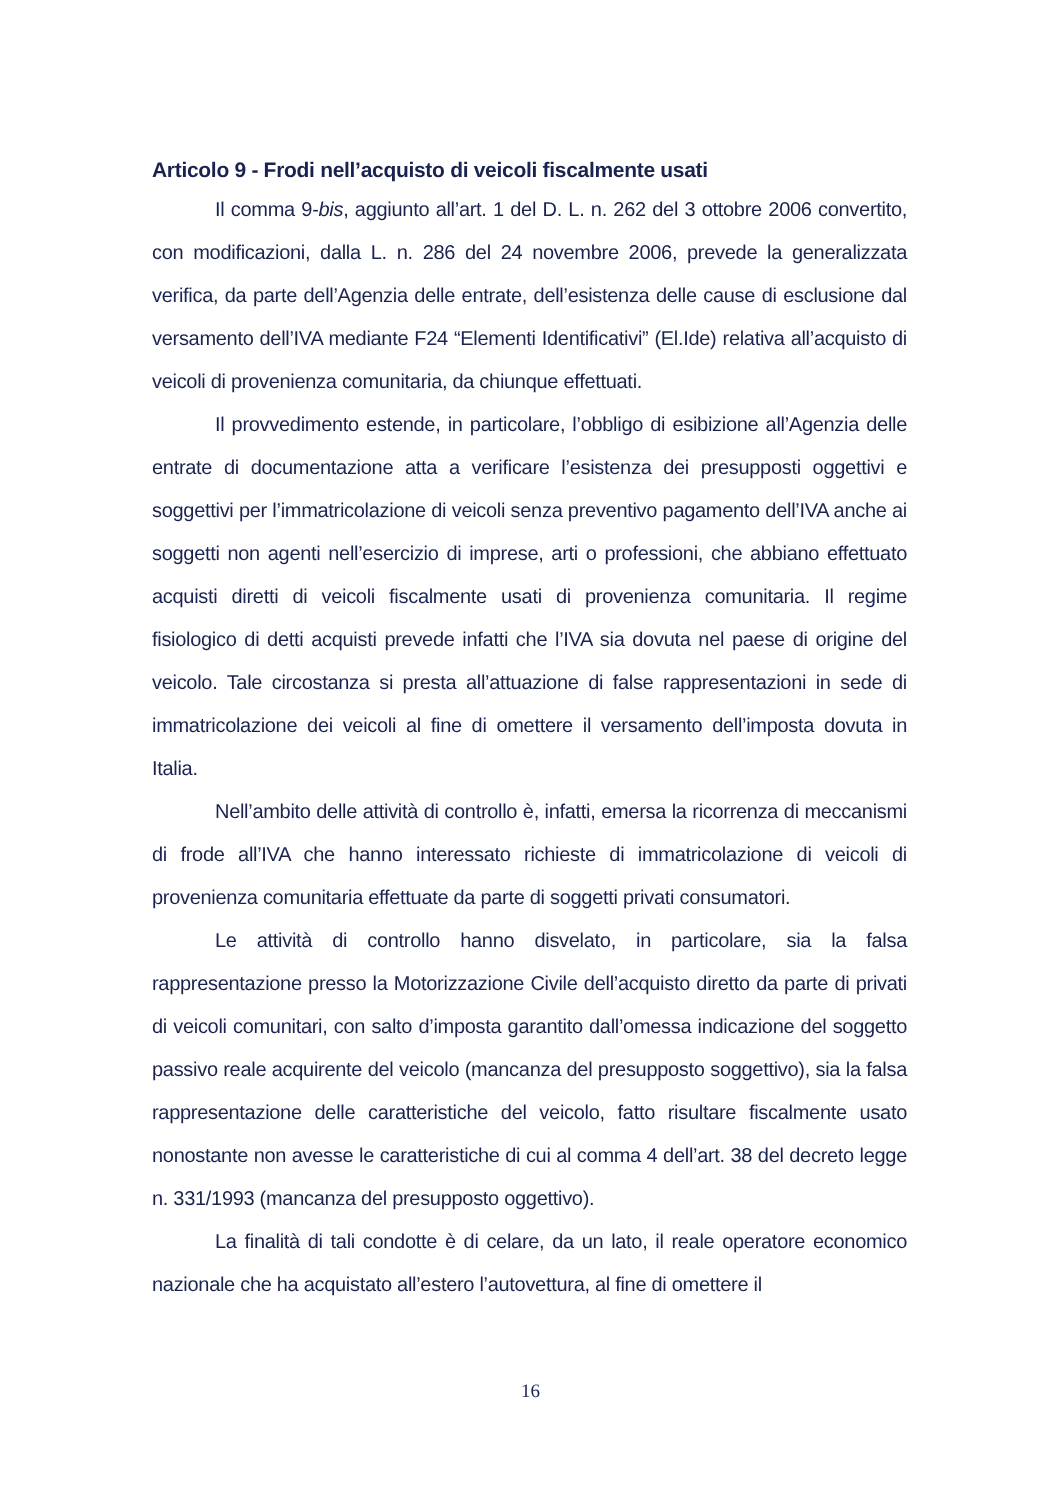Articolo 9 - Frodi nell’acquisto di veicoli fiscalmente usati
Il comma 9-bis, aggiunto all’art. 1 del D. L. n. 262 del 3 ottobre 2006 convertito, con modificazioni, dalla L. n. 286 del 24 novembre 2006, prevede la generalizzata verifica, da parte dell’Agenzia delle entrate, dell’esistenza delle cause di esclusione dal versamento dell’IVA mediante F24 “Elementi Identificativi” (El.Ide) relativa all’acquisto di veicoli di provenienza comunitaria, da chiunque effettuati.
Il provvedimento estende, in particolare, l’obbligo di esibizione all’Agenzia delle entrate di documentazione atta a verificare l’esistenza dei presupposti oggettivi e soggettivi per l’immatricolazione di veicoli senza preventivo pagamento dell’IVA anche ai soggetti non agenti nell’esercizio di imprese, arti o professioni, che abbiano effettuato acquisti diretti di veicoli fiscalmente usati di provenienza comunitaria. Il regime fisiologico di detti acquisti prevede infatti che l’IVA sia dovuta nel paese di origine del veicolo. Tale circostanza si presta all’attuazione di false rappresentazioni in sede di immatricolazione dei veicoli al fine di omettere il versamento dell’imposta dovuta in Italia.
Nell’ambito delle attività di controllo è, infatti, emersa la ricorrenza di meccanismi di frode all’IVA che hanno interessato richieste di immatricolazione di veicoli di provenienza comunitaria effettuate da parte di soggetti privati consumatori.
Le attività di controllo hanno disvelato, in particolare, sia la falsa rappresentazione presso la Motorizzazione Civile dell’acquisto diretto da parte di privati di veicoli comunitari, con salto d’imposta garantito dall’omessa indicazione del soggetto passivo reale acquirente del veicolo (mancanza del presupposto soggettivo), sia la falsa rappresentazione delle caratteristiche del veicolo, fatto risultare fiscalmente usato nonostante non avesse le caratteristiche di cui al comma 4 dell’art. 38 del decreto legge n. 331/1993 (mancanza del presupposto oggettivo).
La finalità di tali condotte è di celare, da un lato, il reale operatore economico nazionale che ha acquistato all’estero l’autovettura, al fine di omettere il
16